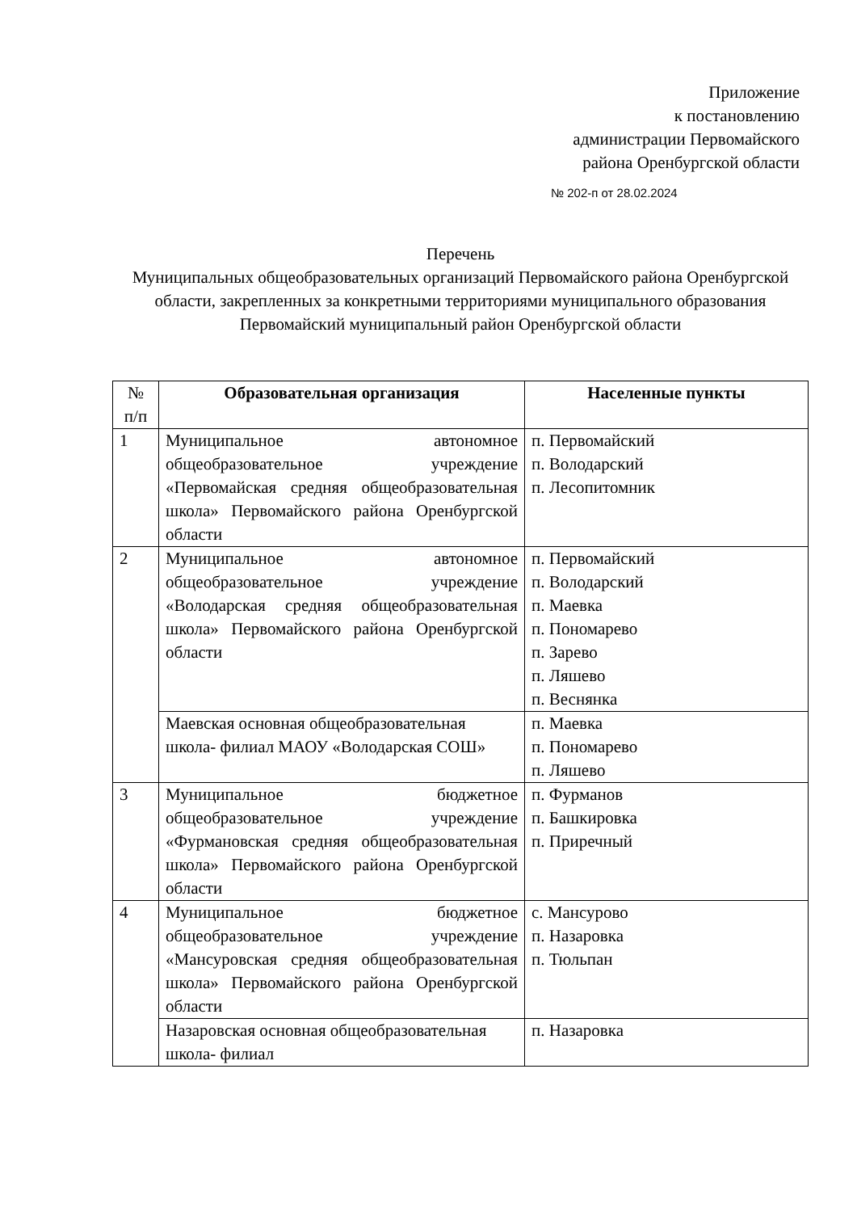Приложение
к постановлению
администрации Первомайского
района Оренбургской области
№ 202-п от 28.02.2024
Перечень
Муниципальных общеобразовательных организаций Первомайского района Оренбургской области, закрепленных за конкретными территориями муниципального образования Первомайский муниципальный район Оренбургской области
| № п/п | Образовательная организация | Населенные пункты |
| --- | --- | --- |
| 1 | Муниципальное автономное общеобразовательное учреждение «Первомайская средняя общеобразовательная школа» Первомайского района Оренбургской области | п. Первомайский п. Володарский п. Лесопитомник |
| 2 | Муниципальное автономное общеобразовательное учреждение «Володарская средняя общеобразовательная школа» Первомайского района Оренбургской области | п. Первомайский п. Володарский п. Маевка п. Пономарево п. Зарево п. Ляшево п. Веснянка |
| | Маевская основная общеобразовательная школа- филиал МАОУ «Володарская СОШ» | п. Маевка п. Пономарево п. Ляшево |
| 3 | Муниципальное бюджетное общеобразовательное учреждение «Фурмановская средняя общеобразовательная школа» Первомайского района Оренбургской области | п. Фурманов п. Башкировка п. Приречный |
| 4 | Муниципальное бюджетное общеобразовательное учреждение «Мансуровская средняя общеобразовательная школа» Первомайского района Оренбургской области | с. Мансурово п. Назаровка п. Тюльпан |
| | Назаровская основная общеобразовательная школа- филиал | п. Назаровка |